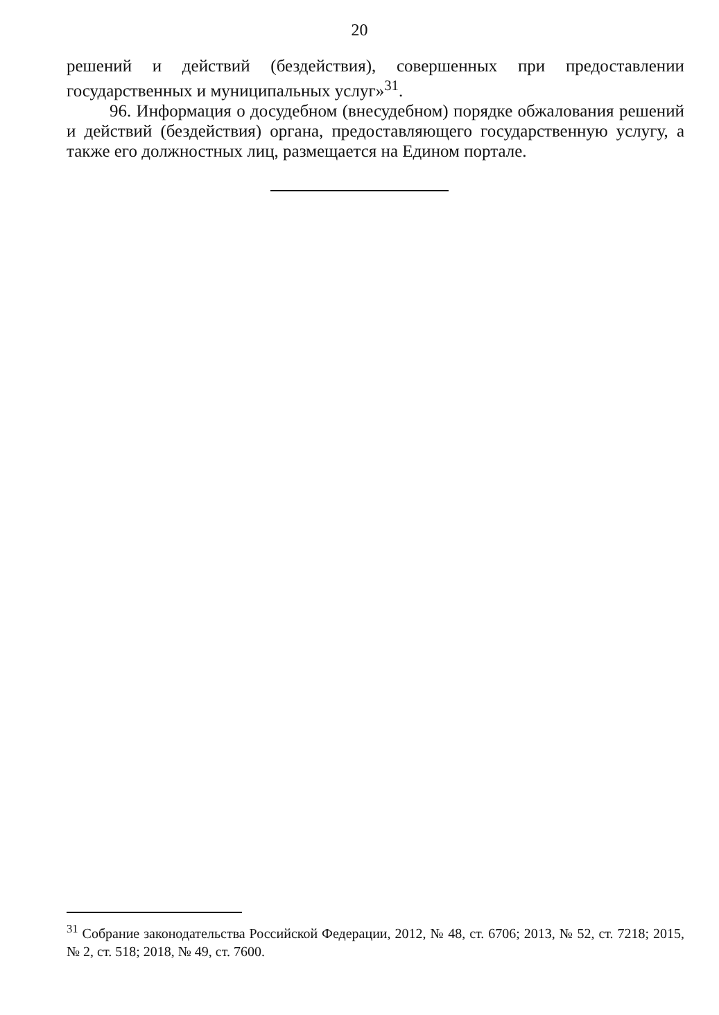20
решений и действий (бездействия), совершенных при предоставлении государственных и муниципальных услуг»<sup>31</sup>.
96. Информация о досудебном (внесудебном) порядке обжалования решений и действий (бездействия) органа, предоставляющего государственную услугу, а также его должностных лиц, размещается на Едином портале.
<sup>31</sup> Собрание законодательства Российской Федерации, 2012, № 48, ст. 6706; 2013, № 52, ст. 7218; 2015, № 2, ст. 518; 2018, № 49, ст. 7600.